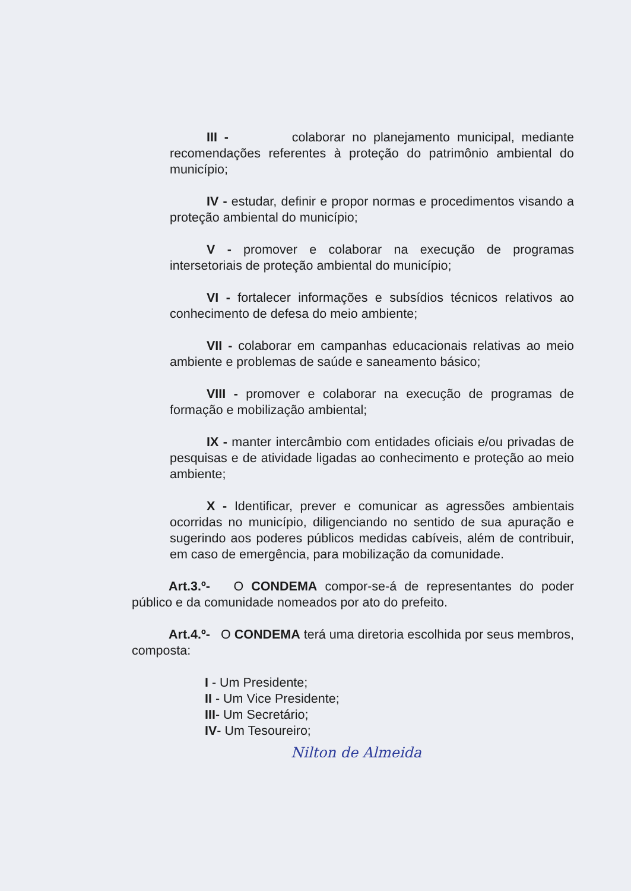III - colaborar no planejamento municipal, mediante recomendações referentes à proteção do patrimônio ambiental do município;
IV - estudar, definir e propor normas e procedimentos visando a proteção ambiental do município;
V - promover e colaborar na execução de programas intersetoriais de proteção ambiental do município;
VI - fortalecer informações e subsídios técnicos relativos ao conhecimento de defesa do meio ambiente;
VII - colaborar em campanhas educacionais relativas ao meio ambiente e problemas de saúde e saneamento básico;
VIII - promover e colaborar na execução de programas de formação e mobilização ambiental;
IX - manter intercâmbio com entidades oficiais e/ou privadas de pesquisas e de atividade ligadas ao conhecimento e proteção ao meio ambiente;
X - Identificar, prever e comunicar as agressões ambientais ocorridas no município, diligenciando no sentido de sua apuração e sugerindo aos poderes públicos medidas cabíveis, além de contribuir, em caso de emergência, para mobilização da comunidade.
Art.3.º- O CONDEMA compor-se-á de representantes do poder público e da comunidade nomeados por ato do prefeito.
Art.4.º- O CONDEMA terá uma diretoria escolhida por seus membros, composta:
I - Um Presidente;
II - Um Vice Presidente;
III- Um Secretário;
IV- Um Tesoureiro;
Nilton de Almeida